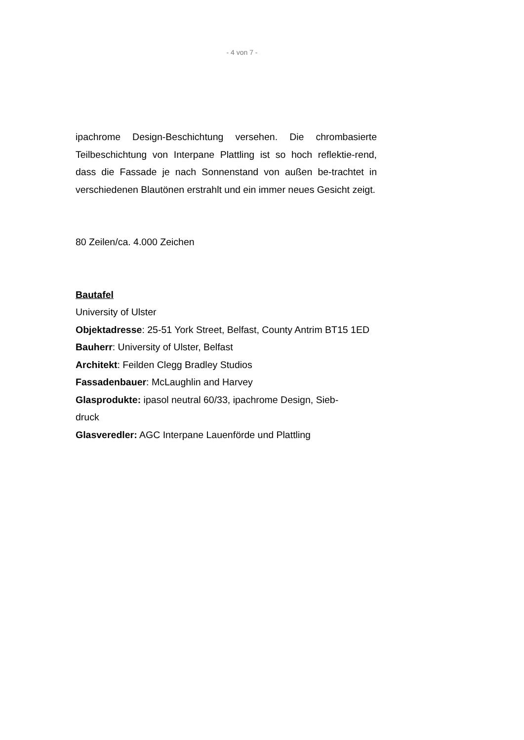- 4 von 7 -
ipachrome Design-Beschichtung versehen. Die chrombasierte Teilbeschichtung von Interpane Plattling ist so hoch reflektie-rend, dass die Fassade je nach Sonnenstand von außen be-trachtet in verschiedenen Blautönen erstrahlt und ein immer neues Gesicht zeigt.
80 Zeilen/ca. 4.000 Zeichen
Bautafel
University of Ulster
Objektadresse: 25-51 York Street, Belfast, County Antrim BT15 1ED
Bauherr: University of Ulster, Belfast
Architekt: Feilden Clegg Bradley Studios
Fassadenbauer: McLaughlin and Harvey
Glasprodukte: ipasol neutral 60/33, ipachrome Design, Sieb-
druck
Glasveredler: AGC Interpane Lauenförde und Plattling